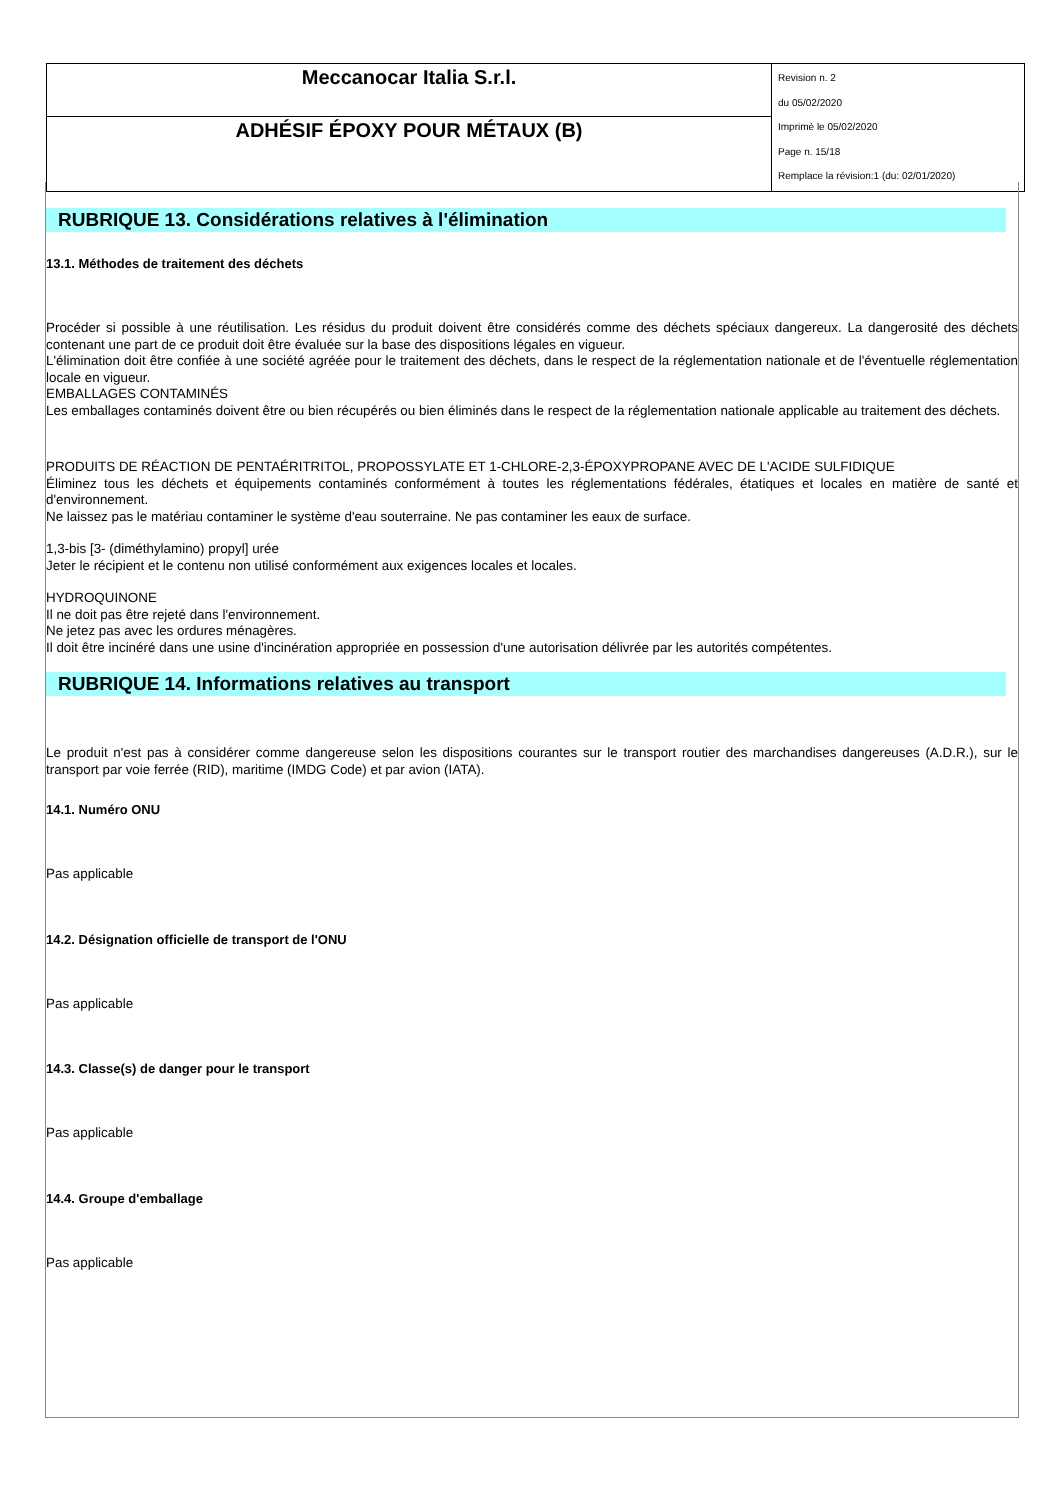| Meccanocar Italia S.r.l. | Revision n. 2 du 05/02/2020 Imprimè le 05/02/2020 Page n. 15/18 Remplace la révision:1 (du: 02/01/2020) |
| ADHÉSIF ÉPOXY POUR MÉTAUX (B) | |
RUBRIQUE 13. Considérations relatives à l'élimination
13.1. Méthodes de traitement des déchets
Procéder si possible à une réutilisation. Les résidus du produit doivent être considérés comme des déchets spéciaux dangereux. La dangerosité des déchets contenant une part de ce produit doit être évaluée sur la base des dispositions légales en vigueur.
L'élimination doit être confiée à une société agréée pour le traitement des déchets, dans le respect de la réglementation nationale et de l'éventuelle réglementation locale en vigueur.
EMBALLAGES CONTAMINÉS
Les emballages contaminés doivent être ou bien récupérés ou bien éliminés dans le respect de la réglementation nationale applicable au traitement des déchets.
PRODUITS DE RÉACTION DE PENTAÉRITRITOL, PROPOSSYLATE ET 1-CHLORE-2,3-ÉPOXYPROPANE AVEC DE L'ACIDE SULFIDIQUE
Éliminez tous les déchets et équipements contaminés conformément à toutes les réglementations fédérales, étatiques et locales en matière de santé et d'environnement.
Ne laissez pas le matériau contaminer le système d'eau souterraine. Ne pas contaminer les eaux de surface.
1,3-bis [3- (diméthylamino) propyl] urée
Jeter le récipient et le contenu non utilisé conformément aux exigences locales et locales.
HYDROQUINONE
Il ne doit pas être rejeté dans l'environnement.
Ne jetez pas avec les ordures ménagères.
Il doit être incinéré dans une usine d'incinération appropriée en possession d'une autorisation délivrée par les autorités compétentes.
RUBRIQUE 14. Informations relatives au transport
Le produit n'est pas à considérer comme dangereuse selon les dispositions courantes sur le transport routier des marchandises dangereuses (A.D.R.), sur le transport par voie ferrée (RID), maritime (IMDG Code) et par avion (IATA).
14.1. Numéro ONU
Pas applicable
14.2. Désignation officielle de transport de l'ONU
Pas applicable
14.3. Classe(s) de danger pour le transport
Pas applicable
14.4. Groupe d'emballage
Pas applicable